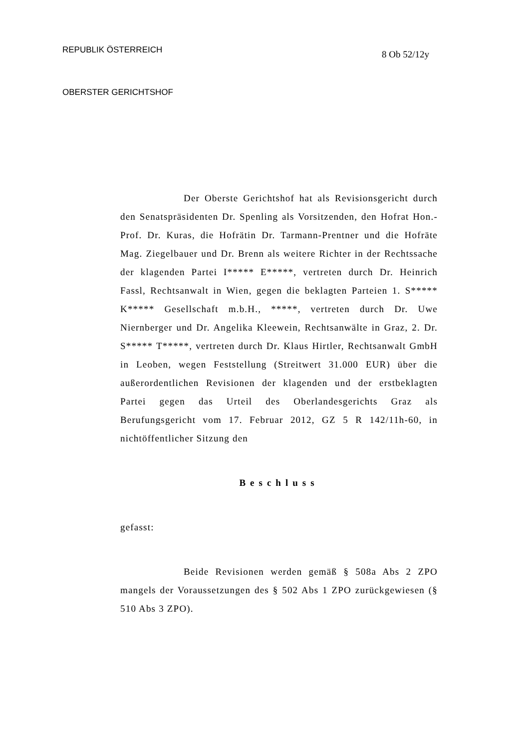REPUBLIK ÖSTERREICH
OBERSTER GERICHTSHOF
8 Ob 52/12y
Der Oberste Gerichtshof hat als Revisionsgericht durch den Senatspräsidenten Dr. Spenling als Vorsitzenden, den Hofrat Hon.-Prof. Dr. Kuras, die Hofrätin Dr. Tarmann-Prentner und die Hofräte Mag. Ziegelbauer und Dr. Brenn als weitere Richter in der Rechtssache der klagenden Partei I***** E*****, vertreten durch Dr. Heinrich Fassl, Rechtsanwalt in Wien, gegen die beklagten Parteien 1. S***** K***** Gesellschaft m.b.H., *****, vertreten durch Dr. Uwe Niernberger und Dr. Angelika Kleewein, Rechtsanwälte in Graz, 2. Dr. S***** T*****, vertreten durch Dr. Klaus Hirtler, Rechtsanwalt GmbH in Leoben, wegen Feststellung (Streitwert 31.000 EUR) über die außerordentlichen Revisionen der klagenden und der erstbeklagten Partei gegen das Urteil des Oberlandesgerichts Graz als Berufungsgericht vom 17. Februar 2012, GZ 5 R 142/11h-60, in nichtöffentlicher Sitzung den
Beschluss
gefasst:
Beide Revisionen werden gemäß § 508a Abs 2 ZPO mangels der Voraussetzungen des § 502 Abs 1 ZPO zurückgewiesen (§ 510 Abs 3 ZPO).